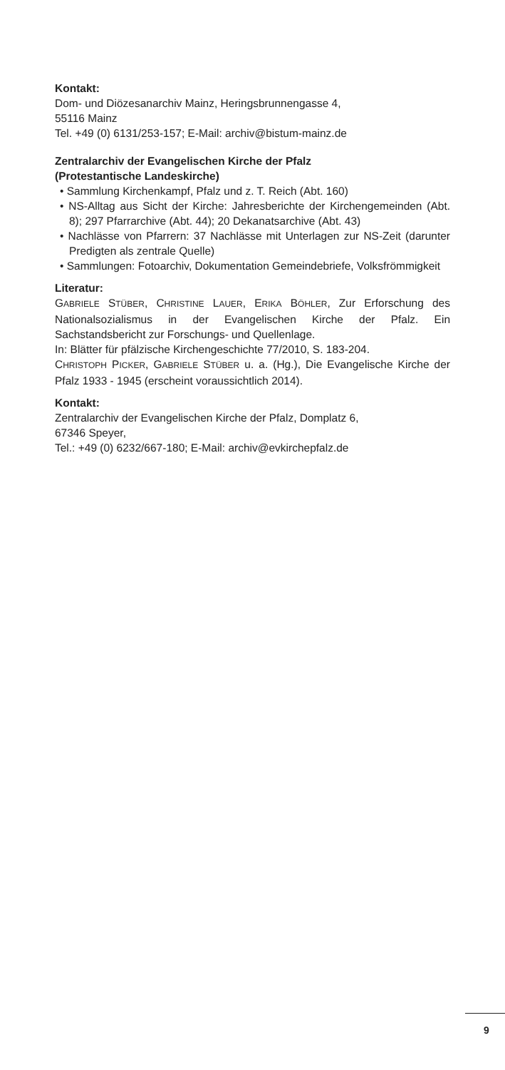Kontakt:
Dom- und Diözesanarchiv Mainz, Heringsbrunnengasse 4,
55116 Mainz
Tel. +49 (0) 6131/253-157; E-Mail: archiv@bistum-mainz.de
Zentralarchiv der Evangelischen Kirche der Pfalz
(Protestantische Landeskirche)
• Sammlung Kirchenkampf, Pfalz und z. T. Reich (Abt. 160)
• NS-Alltag aus Sicht der Kirche: Jahresberichte der Kirchengemeinden (Abt. 8); 297 Pfarrarchive (Abt. 44); 20 Dekanatsarchive (Abt. 43)
• Nachlässe von Pfarrern: 37 Nachlässe mit Unterlagen zur NS-Zeit (darunter Predigten als zentrale Quelle)
• Sammlungen: Fotoarchiv, Dokumentation Gemeindebriefe, Volksfrömmigkeit
Literatur:
GABRIELE STÜBER, CHRISTINE LAUER, ERIKA BÖHLER, Zur Erforschung des Nationalsozialismus in der Evangelischen Kirche der Pfalz. Ein Sachstandsbericht zur Forschungs- und Quellenlage.
In: Blätter für pfälzische Kirchengeschichte 77/2010, S. 183-204.
CHRISTOPH PICKER, GABRIELE STÜBER u. a. (Hg.), Die Evangelische Kirche der Pfalz 1933 - 1945 (erscheint voraussichtlich 2014).
Kontakt:
Zentralarchiv der Evangelischen Kirche der Pfalz, Domplatz 6,
67346 Speyer,
Tel.: +49 (0) 6232/667-180; E-Mail: archiv@evkirchepfalz.de
9